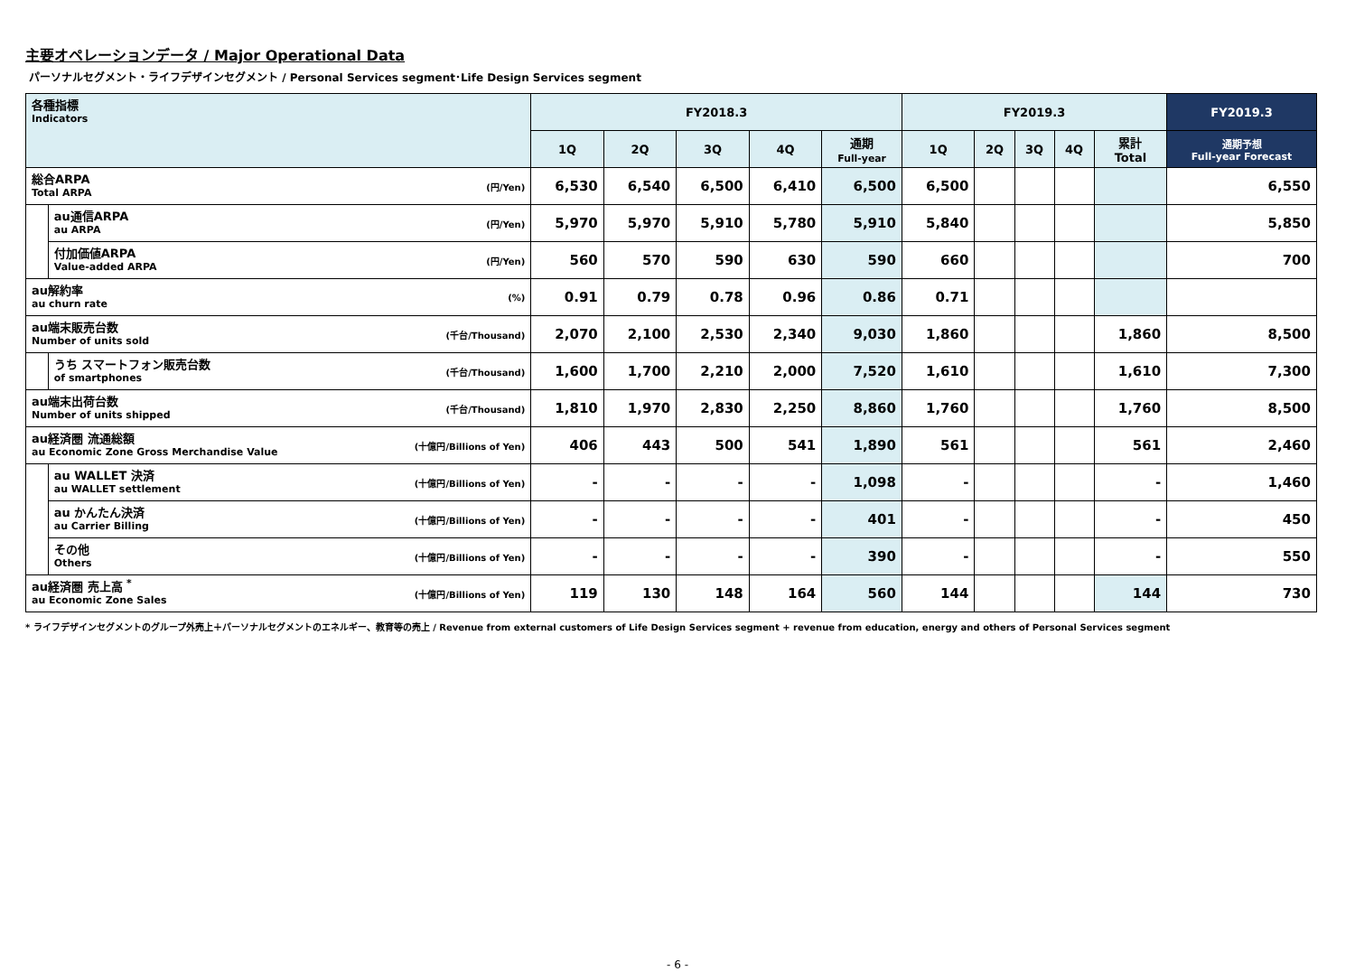主要オペレーションデータ / Major Operational Data
パーソナルセグメント・ライフデザインセグメント / Personal Services segment･Life Design Services segment
| 各種指標 Indicators | | | FY2018.3 | | | | | FY2019.3 | | | | | FY2019.3 |
| --- | --- | --- | --- | --- | --- | --- | --- | --- | --- | --- | --- | --- | --- |
| | | | 1Q | 2Q | 3Q | 4Q | 通期 Full-year | 1Q | 2Q | 3Q | 4Q | 累計 Total | 通期予想 Full-year Forecast |
| 総合ARPA Total ARPA | | (円/Yen) | 6,530 | 6,540 | 6,500 | 6,410 | 6,500 | 6,500 | | | | | 6,550 |
| | au通信ARPA au ARPA | (円/Yen) | 5,970 | 5,970 | 5,910 | 5,780 | 5,910 | 5,840 | | | | | 5,850 |
| | 付加価値ARPA Value-added ARPA | (円/Yen) | 560 | 570 | 590 | 630 | 590 | 660 | | | | | 700 |
| au解約率 au churn rate | | (%) | 0.91 | 0.79 | 0.78 | 0.96 | 0.86 | 0.71 | | | | | |
| au端末販売台数 Number of units sold | | (千台/Thousand) | 2,070 | 2,100 | 2,530 | 2,340 | 9,030 | 1,860 | | | | 1,860 | 8,500 |
| | うち スマートフォン販売台数 of smartphones | (千台/Thousand) | 1,600 | 1,700 | 2,210 | 2,000 | 7,520 | 1,610 | | | | 1,610 | 7,300 |
| au端末出荷台数 Number of units shipped | | (千台/Thousand) | 1,810 | 1,970 | 2,830 | 2,250 | 8,860 | 1,760 | | | | 1,760 | 8,500 |
| au経済圏 流通総額 au Economic Zone Gross Merchandise Value | | (十億円/Billions of Yen) | 406 | 443 | 500 | 541 | 1,890 | 561 | | | | 561 | 2,460 |
| | au WALLET 決済 au WALLET settlement | (十億円/Billions of Yen) | - | - | - | - | 1,098 | - | | | | - | 1,460 |
| | au かんたん決済 au Carrier Billing | (十億円/Billions of Yen) | - | - | - | - | 401 | - | | | | - | 450 |
| | その他 Others | (十億円/Billions of Yen) | - | - | - | - | 390 | - | | | | - | 550 |
| au経済圏 売上高 <sup>*</sup> au Economic Zone Sales | | (十億円/Billions of Yen) | 119 | 130 | 148 | 164 | 560 | 144 | | | | 144 | 730 |
* ライフデザインセグメントのグループ外売上＋パーソナルセグメントのエネルギー、教育等の売上 / Revenue from external customers of Life Design Services segment + revenue from education, energy and others of Personal Services segment
- 6 -